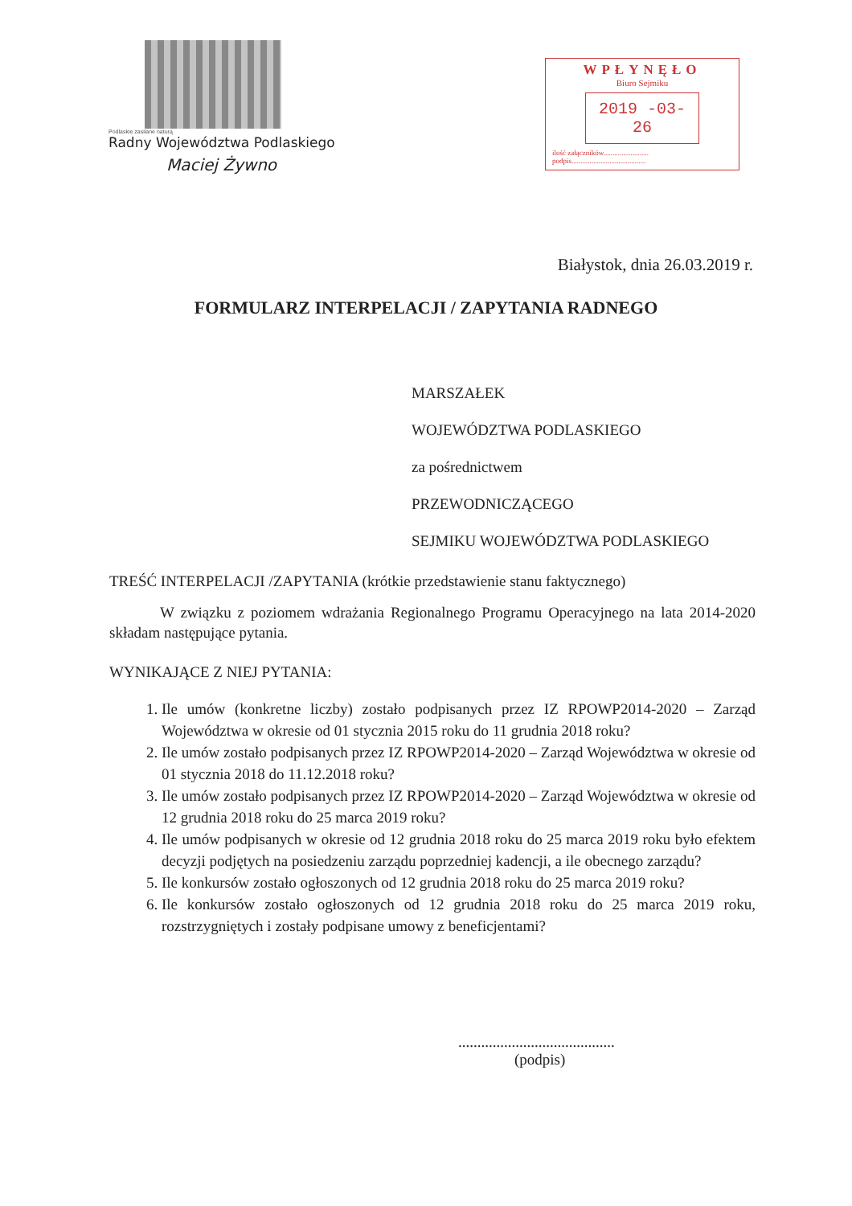Podlaskie zasilane naturą
Radny Województwa Podlaskiego
Maciej Żywno
WPŁYNĘŁO
Biuro Sejmiku
2019 -03- 26
ilość załączników.........................
podpis.........................................
Białystok, dnia 26.03.2019 r.
FORMULARZ INTERPELACJI / ZAPYTANIA RADNEGO
MARSZAŁEK
WOJEWÓDZTWA PODLASKIEGO
za pośrednictwem
PRZEWODNICZĄCEGO
SEJMIKU WOJEWÓDZTWA PODLASKIEGO
TREŚĆ INTERPELACJI /ZAPYTANIA (krótkie przedstawienie stanu faktycznego)
W związku z poziomem wdrażania Regionalnego Programu Operacyjnego na lata 2014-2020 składam następujące pytania.
WYNIKAJĄCE Z NIEJ PYTANIA:
1. Ile umów (konkretne liczby) zostało podpisanych przez IZ RPOWP2014-2020 – Zarząd Województwa w okresie od 01 stycznia 2015 roku do 11 grudnia 2018 roku?
2. Ile umów zostało podpisanych przez IZ RPOWP2014-2020 – Zarząd Województwa w okresie od 01 stycznia 2018 do 11.12.2018 roku?
3. Ile umów zostało podpisanych przez IZ RPOWP2014-2020 – Zarząd Województwa w okresie od 12 grudnia 2018 roku do 25 marca 2019 roku?
4. Ile umów podpisanych w okresie od 12 grudnia 2018 roku do 25 marca 2019 roku było efektem decyzji podjętych na posiedzeniu zarządu poprzedniej kadencji, a ile obecnego zarządu?
5. Ile konkursów zostało ogłoszonych od 12 grudnia 2018 roku do 25 marca 2019 roku?
6. Ile konkursów zostało ogłoszonych od 12 grudnia 2018 roku do 25 marca 2019 roku, rozstrzygniętych i zostały podpisane umowy z beneficjentami?
.........................................
(podpis)